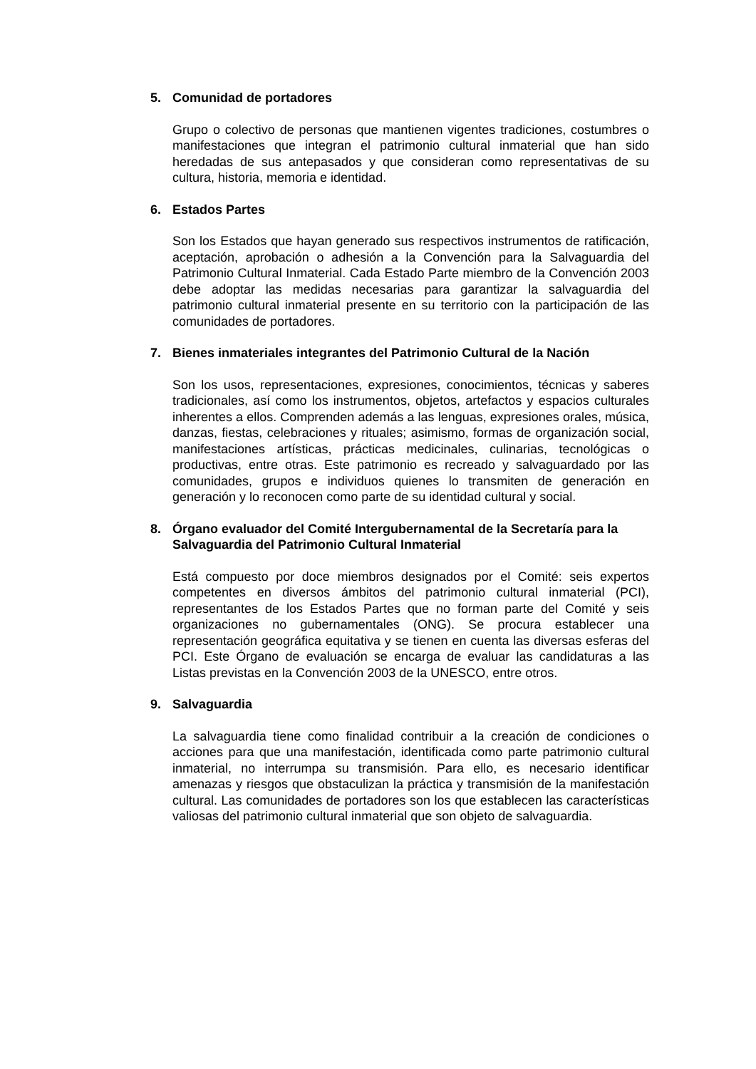5. Comunidad de portadores
Grupo o colectivo de personas que mantienen vigentes tradiciones, costumbres o manifestaciones que integran el patrimonio cultural inmaterial que han sido heredadas de sus antepasados y que consideran como representativas de su cultura, historia, memoria e identidad.
6. Estados Partes
Son los Estados que hayan generado sus respectivos instrumentos de ratificación, aceptación, aprobación o adhesión a la Convención para la Salvaguardia del Patrimonio Cultural Inmaterial. Cada Estado Parte miembro de la Convención 2003 debe adoptar las medidas necesarias para garantizar la salvaguardia del patrimonio cultural inmaterial presente en su territorio con la participación de las comunidades de portadores.
7. Bienes inmateriales integrantes del Patrimonio Cultural de la Nación
Son los usos, representaciones, expresiones, conocimientos, técnicas y saberes tradicionales, así como los instrumentos, objetos, artefactos y espacios culturales inherentes a ellos. Comprenden además a las lenguas, expresiones orales, música, danzas, fiestas, celebraciones y rituales; asimismo, formas de organización social, manifestaciones artísticas, prácticas medicinales, culinarias, tecnológicas o productivas, entre otras. Este patrimonio es recreado y salvaguardado por las comunidades, grupos e individuos quienes lo transmiten de generación en generación y lo reconocen como parte de su identidad cultural y social.
8. Órgano evaluador del Comité Intergubernamental de la Secretaría para la Salvaguardia del Patrimonio Cultural Inmaterial
Está compuesto por doce miembros designados por el Comité: seis expertos competentes en diversos ámbitos del patrimonio cultural inmaterial (PCI), representantes de los Estados Partes que no forman parte del Comité y seis organizaciones no gubernamentales (ONG). Se procura establecer una representación geográfica equitativa y se tienen en cuenta las diversas esferas del PCI. Este Órgano de evaluación se encarga de evaluar las candidaturas a las Listas previstas en la Convención 2003 de la UNESCO, entre otros.
9. Salvaguardia
La salvaguardia tiene como finalidad contribuir a la creación de condiciones o acciones para que una manifestación, identificada como parte patrimonio cultural inmaterial, no interrumpa su transmisión. Para ello, es necesario identificar amenazas y riesgos que obstaculizan la práctica y transmisión de la manifestación cultural. Las comunidades de portadores son los que establecen las características valiosas del patrimonio cultural inmaterial que son objeto de salvaguardia.